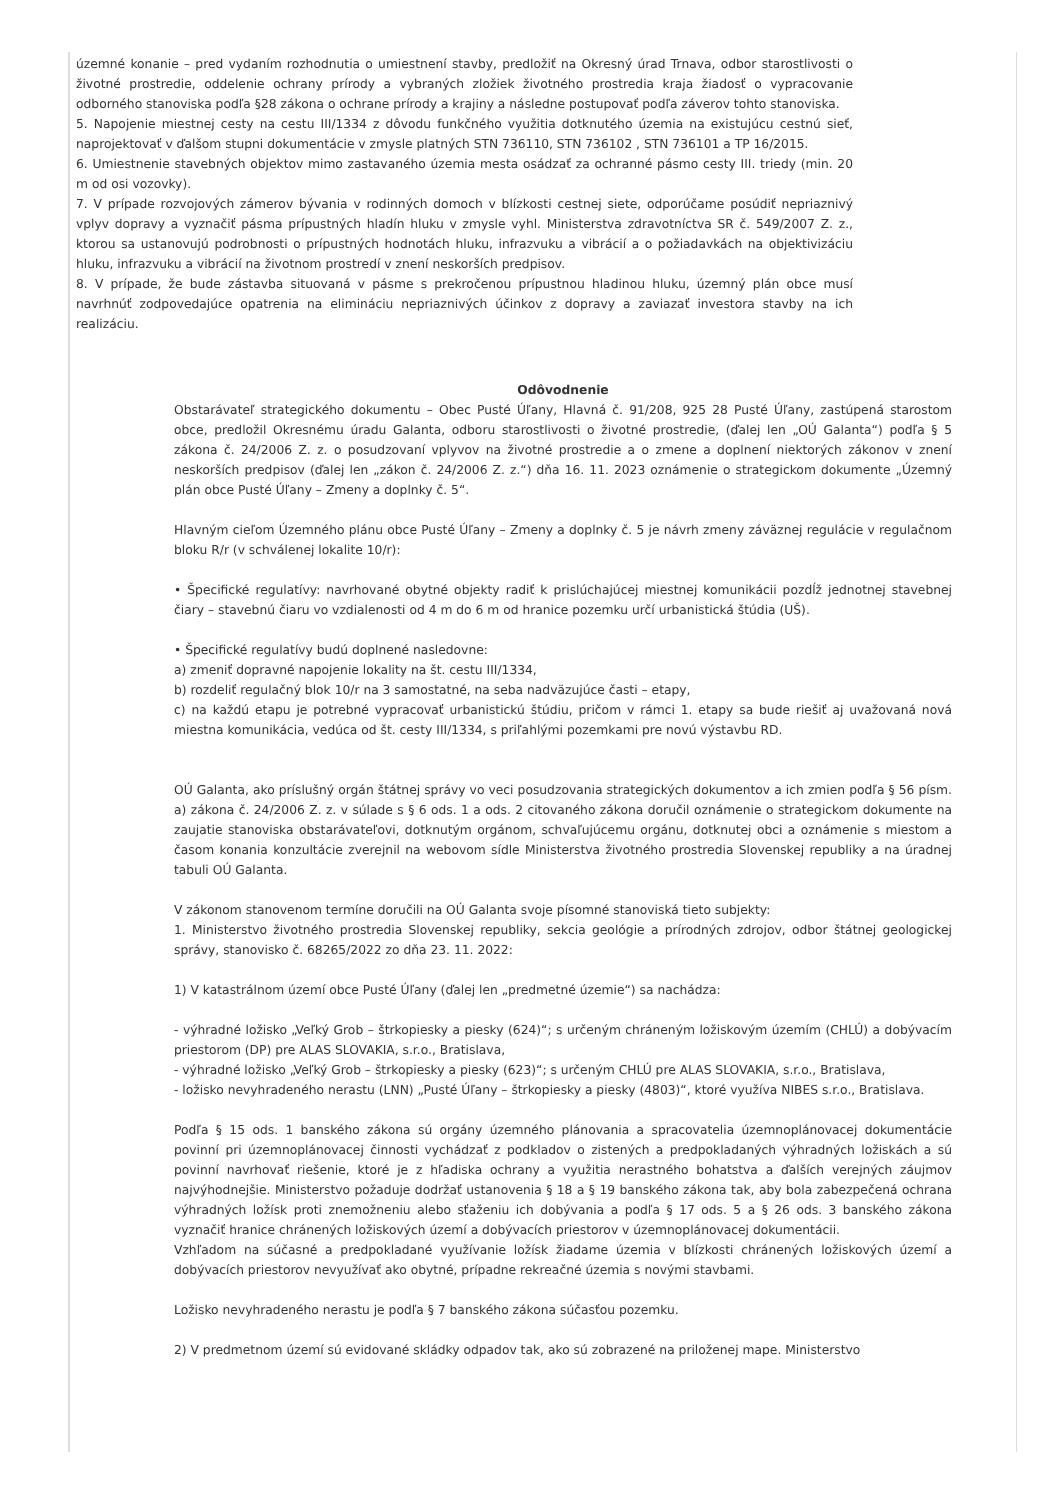územné konanie – pred vydaním rozhodnutia o umiestnení stavby, predložiť na Okresný úrad Trnava, odbor starostlivosti o životné prostredie, oddelenie ochrany prírody a vybraných zložiek životného prostredia kraja žiadosť o vypracovanie odborného stanoviska podľa §28 zákona o ochrane prírody a krajiny a následne postupovať podľa záverov tohto stanoviska.
5. Napojenie miestnej cesty na cestu III/1334 z dôvodu funkčného využitia dotknutého územia na existujúcu cestnú sieť, naprojektovať v ďalšom stupni dokumentácie v zmysle platných STN 736110, STN 736102 , STN 736101 a TP 16/2015.
6. Umiestnenie stavebných objektov mimo zastavaného územia mesta osádzať za ochranné pásmo cesty III. triedy (min. 20 m od osi vozovky).
7. V prípade rozvojových zámerov bývania v rodinných domoch v blízkosti cestnej siete, odporúčame posúdiť nepriaznivý vplyv dopravy a vyznačiť pásma prípustných hladín hluku v zmysle vyhl. Ministerstva zdravotníctva SR č. 549/2007 Z. z., ktorou sa ustanovujú podrobnosti o prípustných hodnotách hluku, infrazvuku a vibrácií a o požiadavkách na objektivizáciu hluku, infrazvuku a vibrácií na životnom prostredí v znení neskorších predpisov.
8. V prípade, že bude zástavba situovaná v pásme s prekročenou prípustnou hladinou hluku, územný plán obce musí navrhnúť zodpovedajúce opatrenia na elimináciu nepriaznivých účinkov z dopravy a zaviazať investora stavby na ich realizáciu.
Odôvodnenie
Obstarávateľ strategického dokumentu – Obec Pusté Úľany, Hlavná č. 91/208, 925 28 Pusté Úľany, zastúpená starostom obce, predložil Okresnému úradu Galanta, odboru starostlivosti o životné prostredie, (ďalej len „OÚ Galanta“) podľa § 5 zákona č. 24/2006 Z. z. o posudzovaní vplyvov na životné prostredie a o zmene a doplnení niektorých zákonov v znení neskorších predpisov (ďalej len „zákon č. 24/2006 Z. z.“) dňa 16. 11. 2023 oznámenie o strategickom dokumente „Územný plán obce Pusté Úľany – Zmeny a doplnky č. 5“.
Hlavným cieľom Územného plánu obce Pusté Úľany – Zmeny a doplnky č. 5 je návrh zmeny záväznej regulácie v regulačnom bloku R/r (v schválenej lokalite 10/r):
• Špecifické regulatívy: navrhované obytné objekty radiť k prislúchajúcej miestnej komunikácii pozdĺž jednotnej stavebnej čiary – stavebnú čiaru vo vzdialenosti od 4 m do 6 m od hranice pozemku určí urbanistická štúdia (UŠ).
• Špecifické regulatívy budú doplnené nasledovne:
a) zmeniť dopravné napojenie lokality na št. cestu III/1334,
b) rozdeliť regulačný blok 10/r na 3 samostatné, na seba nadväzujúce časti – etapy,
c) na každú etapu je potrebné vypracovať urbanistickú štúdiu, pričom v rámci 1. etapy sa bude riešiť aj uvažovaná nová miestna komunikácia, vedúca od št. cesty III/1334, s priľahlými pozemkami pre novú výstavbu RD.
OÚ Galanta, ako príslušný orgán štátnej správy vo veci posudzovania strategických dokumentov a ich zmien podľa § 56 písm. a) zákona č. 24/2006 Z. z. v súlade s § 6 ods. 1 a ods. 2 citovaného zákona doručil oznámenie o strategickom dokumente na zaujatie stanoviska obstarávateľovi, dotknutým orgánom, schvaľujúcemu orgánu, dotknutej obci a oznámenie s miestom a časom konania konzultácie zverejnil na webovom sídle Ministerstva životného prostredia Slovenskej republiky a na úradnej tabuli OÚ Galanta.
V zákonom stanovenom termíne doručili na OÚ Galanta svoje písomné stanoviská tieto subjekty:
1. Ministerstvo životného prostredia Slovenskej republiky, sekcia geológie a prírodných zdrojov, odbor štátnej geologickej správy, stanovisko č. 68265/2022 zo dňa 23. 11. 2022:
1) V katastrálnom území obce Pusté Úľany (ďalej len „predmetné územie“) sa nachádza:
- výhradné ložisko „Veľký Grob – štrkopiesky a piesky (624)“; s určeným chráneným ložiskovým územím (CHLÚ) a dobývacím priestorom (DP) pre ALAS SLOVAKIA, s.r.o., Bratislava,
- výhradné ložisko „Veľký Grob – štrkopiesky a piesky (623)“; s určeným CHLÚ pre ALAS SLOVAKIA, s.r.o., Bratislava,
- ložisko nevyhradeného nerastu (LNN) „Pusté Úľany – štrkopiesky a piesky (4803)“, ktoré využíva NIBES s.r.o., Bratislava.
Podľa § 15 ods. 1 banského zákona sú orgány územného plánovania a spracovatelia územnoplánovacej dokumentácie povinní pri územnoplánovacej činnosti vychádzať z podkladov o zistených a predpokladaných výhradných ložiskách a sú povinní navrhovať riešenie, ktoré je z hľadiska ochrany a využitia nerastného bohatstva a ďalších verejných záujmov najvýhodnejšie. Ministerstvo požaduje dodržať ustanovenia § 18 a § 19 banského zákona tak, aby bola zabezpečená ochrana výhradných ložísk proti znemožneniu alebo sťaženiu ich dobývania a podľa § 17 ods. 5 a § 26 ods. 3 banského zákona vyznačiť hranice chránených ložiskových území a dobývacích priestorov v územnoplánovacej dokumentácii.
Vzhľadom na súčasné a predpokladané využívanie ložísk žiadame územia v blízkosti chránených ložiskových území a dobývacích priestorov nevyužívať ako obytné, prípadne rekreačné územia s novými stavbami.
Ložisko nevyhradeného nerastu je podľa § 7 banského zákona súčasťou pozemku.
2) V predmetnom území sú evidované skládky odpadov tak, ako sú zobrazené na priloženej mape. Ministerstvo